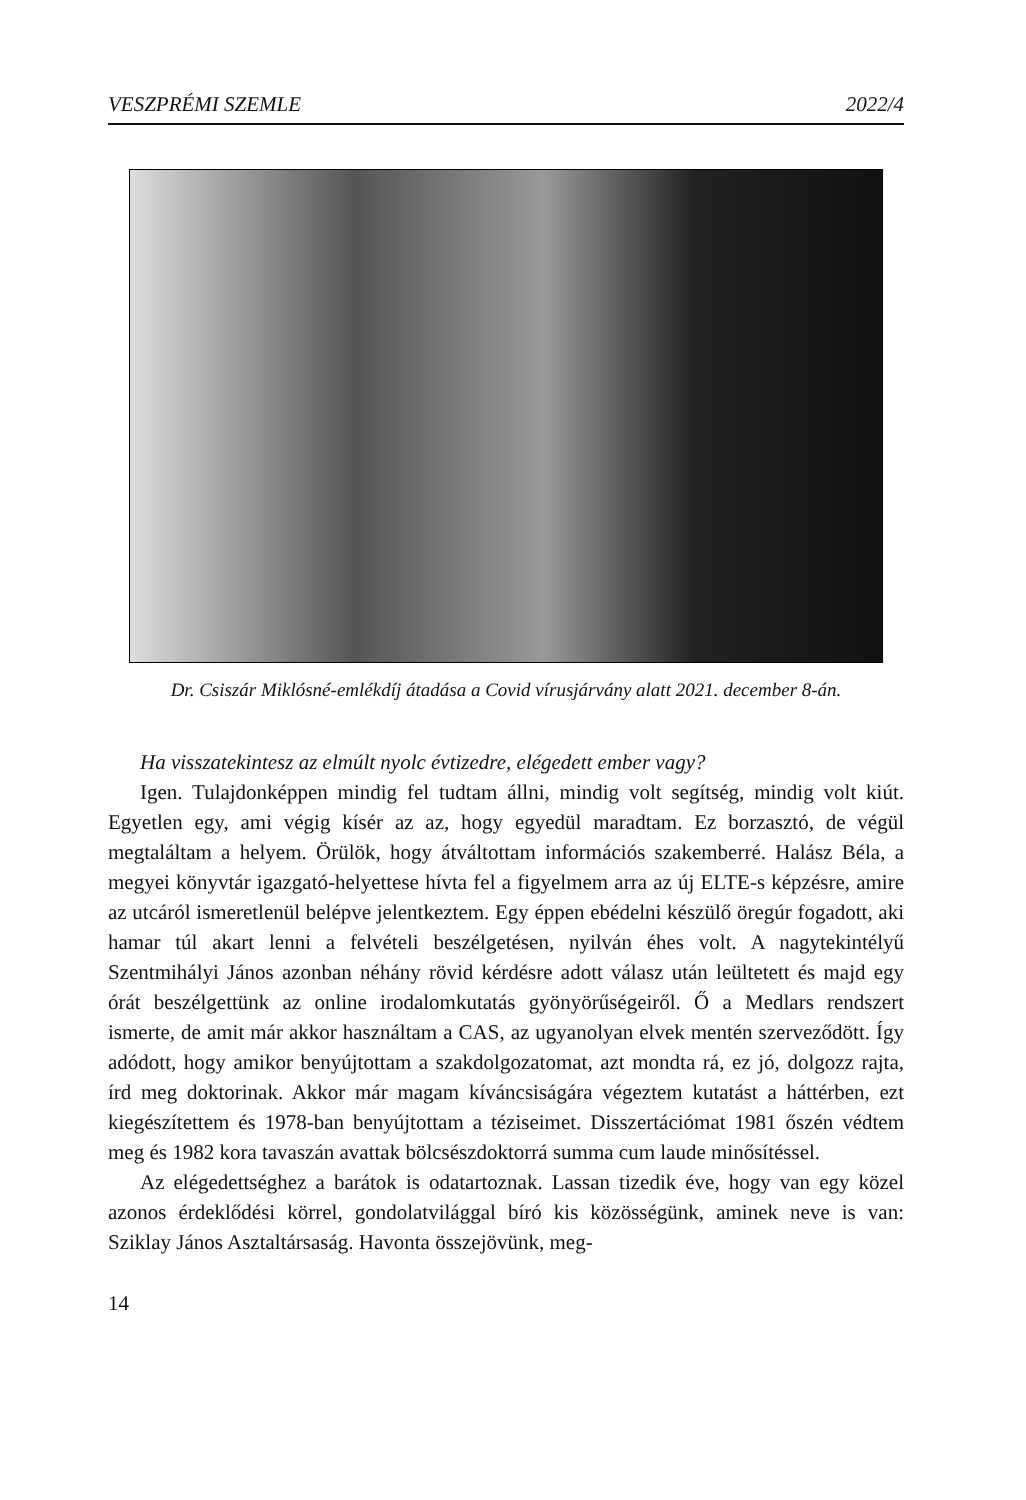VESZPRÉMI SZEMLE 2022/4
Dr. Csiszár Miklósné-emlékdíj átadása a Covid vírusjárvány alatt 2021. december 8-án.
Ha visszatekintesz az elmúlt nyolc évtizedre, elégedett ember vagy?
Igen. Tulajdonképpen mindig fel tudtam állni, mindig volt segítség, mindig volt kiút. Egyetlen egy, ami végig kísér az az, hogy egyedül maradtam. Ez borzasztó, de végül megtaláltam a helyem. Örülök, hogy átváltottam információs szakemberré. Halász Béla, a megyei könyvtár igazgató-helyettese hívta fel a figyelmem arra az új ELTE-s képzésre, amire az utcáról ismeretlenül belépve jelentkeztem. Egy éppen ebédelni készülő öregúr fogadott, aki hamar túl akart lenni a felvételi beszélgetésen, nyilván éhes volt. A nagytekintélyű Szentmihályi János azonban néhány rövid kérdésre adott válasz után leültetett és majd egy órát beszélgettünk az online irodalomkutatás gyönyörűségeiről. Ő a Medlars rendszert ismerte, de amit már akkor használtam a CAS, az ugyanolyan elvek mentén szerveződött. Így adódott, hogy amikor benyújtottam a szakdolgozatomat, azt mondta rá, ez jó, dolgozz rajta, írd meg doktorinak. Akkor már magam kíváncsiságára végeztem kutatást a háttérben, ezt kiegészítettem és 1978-ban benyújtottam a téziseimet. Disszertációmat 1981 őszén védtem meg és 1982 kora tavaszán avattak bölcsészdoktorrá summa cum laude minősítéssel.
Az elégedettséghez a barátok is odatartoznak. Lassan tizedik éve, hogy van egy közel azonos érdeklődési körrel, gondolatvilággal bíró kis közösségünk, aminek neve is van: Sziklay János Asztaltársaság. Havonta összejövünk, meg-
14